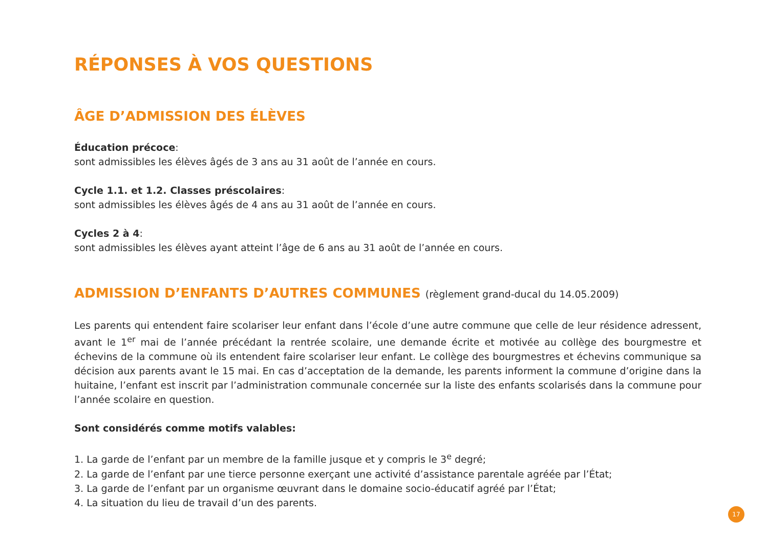RÉPONSES À VOS QUESTIONS
ÂGE D’ADMISSION DES ÉLÈVES
Éducation précoce:
sont admissibles les élèves âgés de 3 ans au 31 août de l’année en cours.
Cycle 1.1. et 1.2. Classes préscolaires:
sont admissibles les élèves âgés de 4 ans au 31 août de l’année en cours.
Cycles 2 à 4:
sont admissibles les élèves ayant atteint l’âge de 6 ans au 31 août de l’année en cours.
ADMISSION D’ENFANTS D’AUTRES COMMUNES (règlement grand-ducal du 14.05.2009)
Les parents qui entendent faire scolariser leur enfant dans l’école d’une autre commune que celle de leur résidence adressent, avant le 1<sup>er</sup> mai de l’année précédant la rentrée scolaire, une demande écrite et motivée au collège des bourgmestre et échevins de la commune où ils entendent faire scolariser leur enfant. Le collège des bourgmestres et échevins communique sa décision aux parents avant le 15 mai. En cas d’acceptation de la demande, les parents informent la commune d’origine dans la huitaine, l’enfant est inscrit par l’administration communale concernée sur la liste des enfants scolarisés dans la commune pour l’année scolaire en question.
Sont considérés comme motifs valables:
1. La garde de l’enfant par un membre de la famille jusque et y compris le 3<sup>e</sup> degré;
2. La garde de l’enfant par une tierce personne exerçant une activité d’assistance parentale agréée par l’État;
3. La garde de l’enfant par un organisme œuvrant dans le domaine socio-éducatif agréé par l’État;
4. La situation du lieu de travail d’un des parents.
17